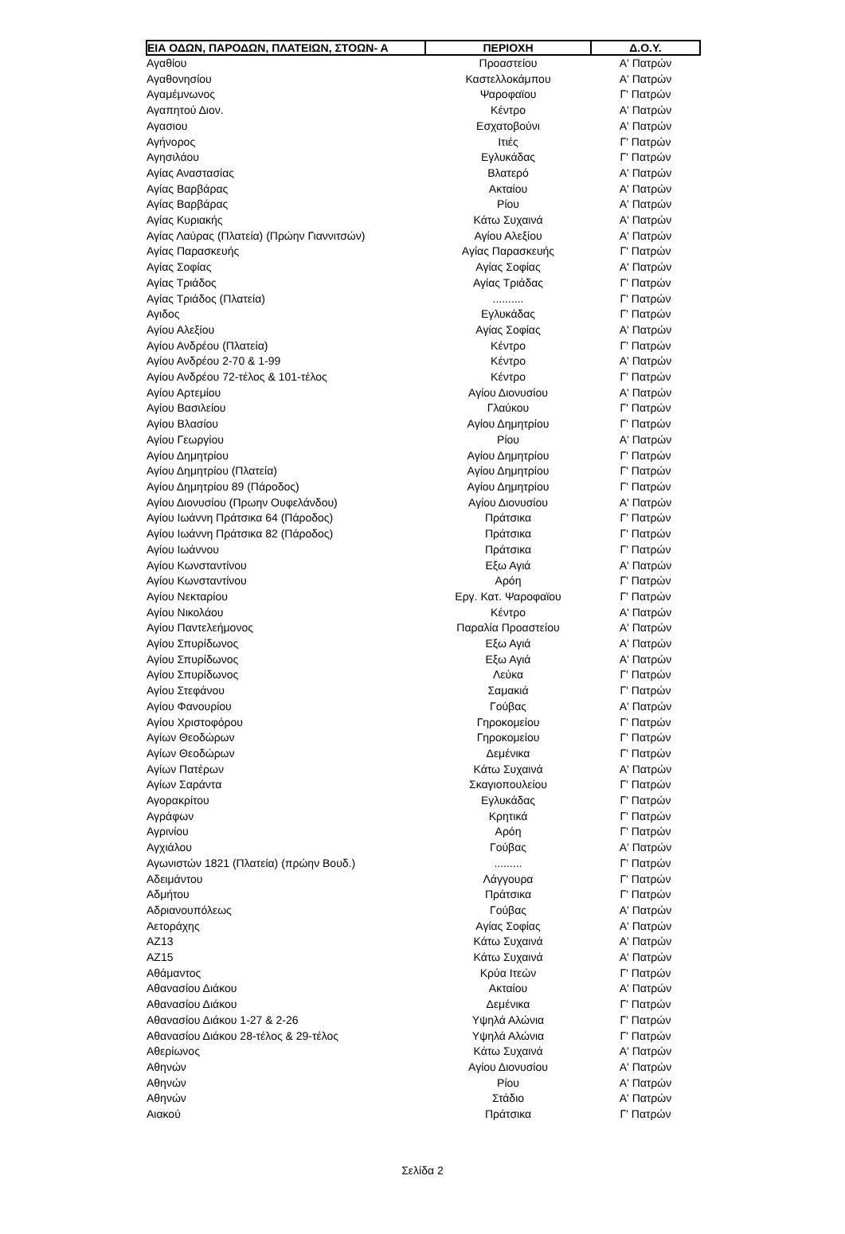| ΕΙΑ ΟΔΩΝ, ΠΑΡΟΔΩΝ, ΠΛΑΤΕΙΩΝ, ΣΤΟΩΝ- Α | ΠΕΡΙΟΧΗ | Δ.Ο.Υ. |
| --- | --- | --- |
| Αγαθίου | Προαστείου | Α' Πατρών |
| Αγαθονησίου | Καστελλοκάμπου | Α' Πατρών |
| Αγαμέμνωνος | Ψαροφαϊου | Γ' Πατρών |
| Αγαπητού Διον. | Κέντρο | Α' Πατρών |
| Αγασιου | Εσχατοβούνι | Α' Πατρών |
| Αγήνορος | Ιτιές | Γ' Πατρών |
| Αγησιλάου | Εγλυκάδας | Γ' Πατρών |
| Αγίας Αναστασίας | Βλατερό | Α' Πατρών |
| Αγίας Βαρβάρας | Ακταίου | Α' Πατρών |
| Αγίας Βαρβάρας | Ρίου | Α' Πατρών |
| Αγίας Κυριακής | Κάτω Συχαινά | Α' Πατρών |
| Αγίας Λαύρας (Πλατεία) (Πρώην Γιαννιτσών) | Αγίου Αλεξίου | Α' Πατρών |
| Αγίας Παρασκευής | Αγίας Παρασκευής | Γ' Πατρών |
| Αγίας Σοφίας | Αγίας Σοφίας | Α' Πατρών |
| Αγίας Τριάδος | Αγίας Τριάδας | Γ' Πατρών |
| Αγίας Τριάδος (Πλατεία) | .......... | Γ' Πατρών |
| Αγιδος | Εγλυκάδας | Γ' Πατρών |
| Αγίου Αλεξίου | Αγίας Σοφίας | Α' Πατρών |
| Αγίου Ανδρέου (Πλατεία) | Κέντρο | Γ' Πατρών |
| Αγίου Ανδρέου 2-70 & 1-99 | Κέντρο | Α' Πατρών |
| Αγίου Ανδρέου 72-τέλος & 101-τέλος | Κέντρο | Γ' Πατρών |
| Αγίου Αρτεμίου | Αγίου Διονυσίου | Α' Πατρών |
| Αγίου Βασιλείου | Γλαύκου | Γ' Πατρών |
| Αγίου Βλασίου | Αγίου Δημητρίου | Γ' Πατρών |
| Αγίου Γεωργίου | Ρίου | Α' Πατρών |
| Αγίου Δημητρίου | Αγίου Δημητρίου | Γ' Πατρών |
| Αγίου Δημητρίου (Πλατεία) | Αγίου Δημητρίου | Γ' Πατρών |
| Αγίου Δημητρίου 89 (Πάροδος) | Αγίου Δημητρίου | Γ' Πατρών |
| Αγίου Διονυσίου (Πρωην Ουφελάνδου) | Αγίου Διονυσίου | Α' Πατρών |
| Αγίου Ιωάννη Πράτσικα 64 (Πάροδος) | Πράτσικα | Γ' Πατρών |
| Αγίου Ιωάννη Πράτσικα 82 (Πάροδος) | Πράτσικα | Γ' Πατρών |
| Αγίου Ιωάννου | Πράτσικα | Γ' Πατρών |
| Αγίου Κωνσταντίνου | Εξω Αγιά | Α' Πατρών |
| Αγίου Κωνσταντίνου | Αρόη | Γ' Πατρών |
| Αγίου Νεκταρίου | Εργ. Κατ. Ψαροφαϊου | Γ' Πατρών |
| Αγίου Νικολάου | Κέντρο | Α' Πατρών |
| Αγίου Παντελεήμονος | Παραλία Προαστείου | Α' Πατρών |
| Αγίου Σπυρίδωνος | Εξω Αγιά | Α' Πατρών |
| Αγίου Σπυρίδωνος | Εξω Αγιά | Α' Πατρών |
| Αγίου Σπυρίδωνος | Λεύκα | Γ' Πατρών |
| Αγίου Στεφάνου | Σαμακιά | Γ' Πατρών |
| Αγίου Φανουρίου | Γούβας | Α' Πατρών |
| Αγίου Χριστοφόρου | Γηροκομείου | Γ' Πατρών |
| Αγίων Θεοδώρων | Γηροκομείου | Γ' Πατρών |
| Αγίων Θεοδώρων | Δεμένικα | Γ' Πατρών |
| Αγίων Πατέρων | Κάτω Συχαινά | Α' Πατρών |
| Αγίων Σαράντα | Σκαγιοπουλείου | Γ' Πατρών |
| Αγορακρίτου | Εγλυκάδας | Γ' Πατρών |
| Αγράφων | Κρητικά | Γ' Πατρών |
| Αγρινίου | Αρόη | Γ' Πατρών |
| Αγχιάλου | Γούβας | Α' Πατρών |
| Αγωνιστών 1821 (Πλατεία) (πρώην Βουδ.) | ......... | Γ' Πατρών |
| Αδειμάντου | Λάγγουρα | Γ' Πατρών |
| Αδμήτου | Πράτσικα | Γ' Πατρών |
| Αδριανουπόλεως | Γούβας | Α' Πατρών |
| Αετοράχης | Αγίας Σοφίας | Α' Πατρών |
| ΑΖ13 | Κάτω Συχαινά | Α' Πατρών |
| ΑΖ15 | Κάτω Συχαινά | Α' Πατρών |
| Αθάμαντος | Κρύα Ιτεών | Γ' Πατρών |
| Αθανασίου Διάκου | Ακταίου | Α' Πατρών |
| Αθανασίου Διάκου | Δεμένικα | Γ' Πατρών |
| Αθανασίου Διάκου 1-27 & 2-26 | Υψηλά Αλώνια | Γ' Πατρών |
| Αθανασίου Διάκου 28-τέλος & 29-τέλος | Υψηλά Αλώνια | Γ' Πατρών |
| Αθερίωνος | Κάτω Συχαινά | Α' Πατρών |
| Αθηνών | Αγίου Διονυσίου | Α' Πατρών |
| Αθηνών | Ρίου | Α' Πατρών |
| Αθηνών | Στάδιο | Α' Πατρών |
| Αιακού | Πράτσικα | Γ' Πατρών |
Σελίδα 2